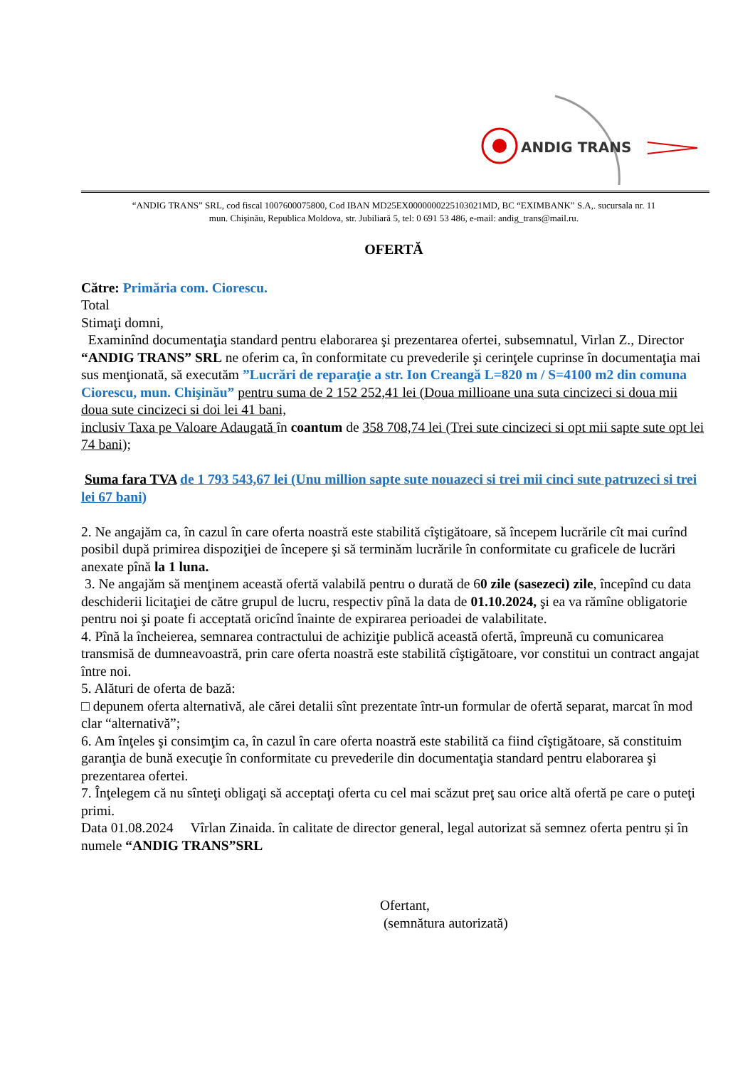ANDIG TRANS
“ANDIG TRANS” SRL, cod fiscal 1007600075800, Cod IBAN MD25EX0000000225103021MD, BC “EXIMBANK” S.A,. sucursala nr. 11
mun. Chişinău, Republica Moldova, str. Jubiliară 5, tel: 0 691 53 486, e-mail: andig_trans@mail.ru.
OFERTĂ
Către: Primăria com. Ciorescu.
Total
Stimaţi domni,
Examinînd documentaţia standard pentru elaborarea şi prezentarea ofertei, subsemnatul, Virlan Z., Director “ANDIG TRANS” SRL ne oferim ca, în conformitate cu prevederile şi cerinţele cuprinse în documentaţia mai sus menţionată, să executăm ”Lucrări de reparaţie a str. Ion Creangă L=820 m / S=4100 m2 din comuna Ciorescu, mun. Chişinău” pentru suma de 2 152 252,41 lei (Doua millioane una suta cincizeci si doua mii doua sute cincizeci si doi lei 41 bani,
inclusiv Taxa pe Valoare Adaugată în coantum de 358 708,74 lei (Trei sute cincizeci si opt mii sapte sute opt lei 74 bani);
Suma fara TVA de 1 793 543,67 lei (Unu million sapte sute nouazeci si trei mii cinci sute patruzeci si trei lei 67 bani)
2. Ne angajăm ca, în cazul în care oferta noastră este stabilită cîştigătoare, să începem lucrările cît mai curînd posibil după primirea dispoziţiei de începere şi să terminăm lucrările în conformitate cu graficele de lucrări anexate pînă la 1 luna.
3. Ne angajăm să menţinem această ofertă valabilă pentru o durată de 60 zile (sasezeci) zile, începînd cu data deschiderii licitaţiei de către grupul de lucru, respectiv pînă la data de 01.10.2024, şi ea va rămîne obligatorie pentru noi şi poate fi acceptată oricînd înainte de expirarea perioadei de valabilitate.
4. Pînă la încheierea, semnarea contractului de achiziţie publică această ofertă, împreună cu comunicarea transmisă de dumneavoastră, prin care oferta noastră este stabilită cîştigătoare, vor constitui un contract angajat între noi.
5. Alături de oferta de bază:
□ depunem oferta alternativă, ale cărei detalii sînt prezentate într-un formular de ofertă separat, marcat în mod clar “alternativă”;
6. Am înţeles şi consimţim ca, în cazul în care oferta noastră este stabilită ca fiind cîştigătoare, să constituim garanţia de bună execuţie în conformitate cu prevederile din documentaţia standard pentru elaborarea şi prezentarea ofertei.
7. Înţelegem că nu sînteţi obligaţi să acceptaţi oferta cu cel mai scăzut preţ sau orice altă ofertă pe care o puteţi primi.
Data 01.08.2024 Vîrlan Zinaida. în calitate de director general, legal autorizat să semnez oferta pentru și în numele “ANDIG TRANS”SRL
Ofertant,
(semnătura autorizată)